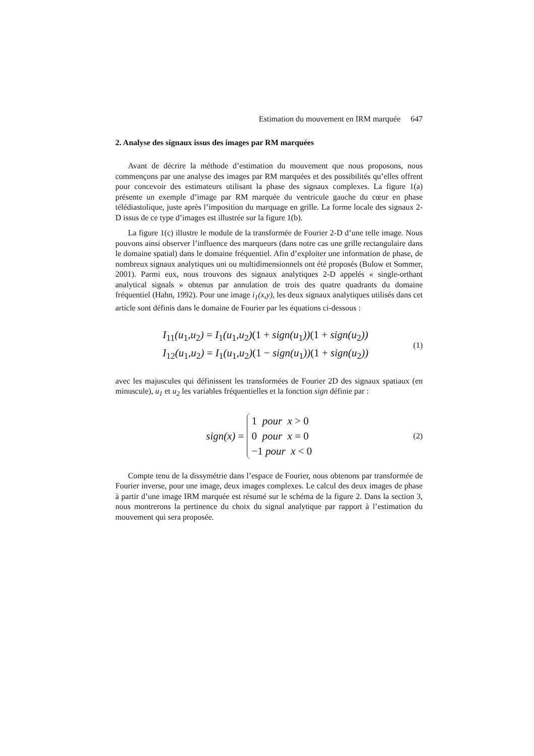Estimation du mouvement en IRM marquée 647
2. Analyse des signaux issus des images par RM marquées
Avant de décrire la méthode d’estimation du mouvement que nous proposons, nous commençons par une analyse des images par RM marquées et des possibilités qu’elles offrent pour concevoir des estimateurs utilisant la phase des signaux complexes. La figure 1(a) présente un exemple d’image par RM marquée du ventricule gauche du cœur en phase télédiastolique, juste après l’imposition du marquage en grille. La forme locale des signaux 2-D issus de ce type d’images est illustrée sur la figure 1(b).
La figure 1(c) illustre le module de la transformée de Fourier 2-D d’une telle image. Nous pouvons ainsi observer l’influence des marqueurs (dans notre cas une grille rectangulaire dans le domaine spatial) dans le domaine fréquentiel. Afin d’exploiter une information de phase, de nombreux signaux analytiques uni ou multidimensionnels ont été proposés (Bulow et Sommer, 2001). Parmi eux, nous trouvons des signaux analytiques 2-D appelés « single-orthant analytical signals » obtenus par annulation de trois des quatre quadrants du domaine fréquentiel (Hahn, 1992). Pour une image i<sub>1</sub>(x,y), les deux signaux analytiques utilisés dans cet article sont définis dans le domaine de Fourier par les équations ci-dessous :
I<sub>11</sub>(u<sub>1</sub>,u<sub>2</sub>) = I<sub>1</sub>(u<sub>1</sub>,u<sub>2</sub>)(1 + sign(u<sub>1</sub>))(1 + sign(u<sub>2</sub>))
I<sub>12</sub>(u<sub>1</sub>,u<sub>2</sub>) = I<sub>1</sub>(u<sub>1</sub>,u<sub>2</sub>)(1 − sign(u<sub>1</sub>))(1 + sign(u<sub>2</sub>))
(1)
avec les majuscules qui définissent les transformées de Fourier 2D des signaux spatiaux (en minuscule), u<sub>1</sub> et u<sub>2</sub> les variables fréquentielles et la fonction sign définie par :
sign(x) =
1 pour x > 0
0 pour x = 0
−1 pour x < 0
(2)
Compte tenu de la dissymétrie dans l’espace de Fourier, nous obtenons par transformée de Fourier inverse, pour une image, deux images complexes. Le calcul des deux images de phase à partir d’une image IRM marquée est résumé sur le schéma de la figure 2. Dans la section 3, nous montrerons la pertinence du choix du signal analytique par rapport à l’estimation du mouvement qui sera proposée.